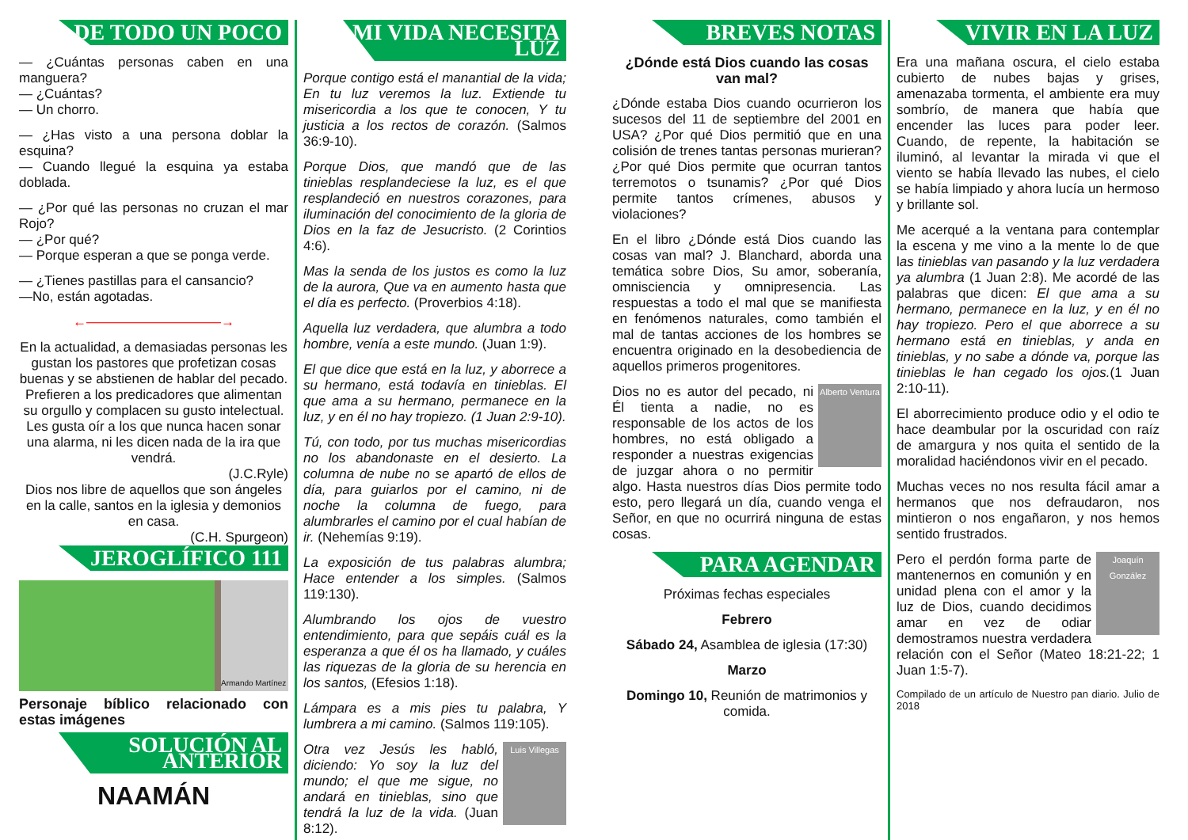DE TODO UN POCO
— ¿Cuántas personas caben en una manguera?
— ¿Cuántas?
— Un chorro.
— ¿Has visto a una persona doblar la esquina?
— Cuando llegué la esquina ya estaba doblada.
— ¿Por qué las personas no cruzan el mar Rojo?
— ¿Por qué?
— Porque esperan a que se ponga verde.
— ¿Tienes pastillas para el cansancio?
—No, están agotadas.
←——————————→
En la actualidad, a demasiadas personas les gustan los pastores que profetizan cosas buenas y se abstienen de hablar del pecado. Prefieren a los predicadores que alimentan su orgullo y complacen su gusto intelectual. Les gusta oír a los que nunca hacen sonar una alarma, ni les dicen nada de la ira que vendrá.
(J.C.Ryle)
Dios nos libre de aquellos que son ángeles en la calle, santos en la iglesia y demonios en casa.
(C.H. Spurgeon)
JEROGLÍFICO 111
Armando Martínez
Personaje bíblico relacionado con estas imágenes
SOLUCIÓN AL ANTERIOR
NAAMÁN
MI VIDA NECESITA LUZ
Porque contigo está el manantial de la vida; En tu luz veremos la luz. Extiende tu misericordia a los que te conocen, Y tu justicia a los rectos de corazón. (Salmos 36:9-10).
Porque Dios, que mandó que de las tinieblas resplandeciese la luz, es el que resplandeció en nuestros corazones, para iluminación del conocimiento de la gloria de Dios en la faz de Jesucristo. (2 Corintios 4:6).
Mas la senda de los justos es como la luz de la aurora, Que va en aumento hasta que el día es perfecto. (Proverbios 4:18).
Aquella luz verdadera, que alumbra a todo hombre, venía a este mundo. (Juan 1:9).
El que dice que está en la luz, y aborrece a su hermano, está todavía en tinieblas. El que ama a su hermano, permanece en la luz, y en él no hay tropiezo. (1 Juan 2:9-10).
Tú, con todo, por tus muchas misericordias no los abandonaste en el desierto. La columna de nube no se apartó de ellos de día, para guiarlos por el camino, ni de noche la columna de fuego, para alumbrarles el camino por el cual habían de ir. (Nehemías 9:19).
La exposición de tus palabras alumbra; Hace entender a los simples. (Salmos 119:130).
Alumbrando los ojos de vuestro entendimiento, para que sepáis cuál es la esperanza a que él os ha llamado, y cuáles las riquezas de la gloria de su herencia en los santos, (Efesios 1:18).
Lámpara es a mis pies tu palabra, Y lumbrera a mi camino. (Salmos 119:105).
Luis Villegas Otra vez Jesús les habló, diciendo: Yo soy la luz del mundo; el que me sigue, no andará en tinieblas, sino que tendrá la luz de la vida. (Juan 8:12).
BREVES NOTAS
¿Dónde está Dios cuando las cosas van mal?
¿Dónde estaba Dios cuando ocurrieron los sucesos del 11 de septiembre del 2001 en USA? ¿Por qué Dios permitió que en una colisión de trenes tantas personas murieran? ¿Por qué Dios permite que ocurran tantos terremotos o tsunamis? ¿Por qué Dios permite tantos crímenes, abusos y violaciones?
En el libro ¿Dónde está Dios cuando las cosas van mal? J. Blanchard, aborda una temática sobre Dios, Su amor, soberanía, omnisciencia y omnipresencia. Las respuestas a todo el mal que se manifiesta en fenómenos naturales, como también el mal de tantas acciones de los hombres se encuentra originado en la desobediencia de aquellos primeros progenitores.
Alberto Ventura Dios no es autor del pecado, ni Él tienta a nadie, no es responsable de los actos de los hombres, no está obligado a responder a nuestras exigencias de juzgar ahora o no permitir algo. Hasta nuestros días Dios permite todo esto, pero llegará un día, cuando venga el Señor, en que no ocurrirá ninguna de estas cosas.
PARA AGENDAR
Próximas fechas especiales
Febrero
Sábado 24, Asamblea de iglesia (17:30)
Marzo
Domingo 10, Reunión de matrimonios y comida.
VIVIR EN LA LUZ
Era una mañana oscura, el cielo estaba cubierto de nubes bajas y grises, amenazaba tormenta, el ambiente era muy sombrío, de manera que había que encender las luces para poder leer. Cuando, de repente, la habitación se iluminó, al levantar la mirada vi que el viento se había llevado las nubes, el cielo se había limpiado y ahora lucía un hermoso y brillante sol.
Me acerqué a la ventana para contemplar la escena y me vino a la mente lo de que las tinieblas van pasando y la luz verdadera ya alumbra (1 Juan 2:8). Me acordé de las palabras que dicen: El que ama a su hermano, permanece en la luz, y en él no hay tropiezo. Pero el que aborrece a su hermano está en tinieblas, y anda en tinieblas, y no sabe a dónde va, porque las tinieblas le han cegado los ojos.(1 Juan 2:10-11).
El aborrecimiento produce odio y el odio te hace deambular por la oscuridad con raíz de amargura y nos quita el sentido de la moralidad haciéndonos vivir en el pecado.
Muchas veces no nos resulta fácil amar a hermanos que nos defraudaron, nos mintieron o nos engañaron, y nos hemos sentido frustrados.
Joaquín González Pero el perdón forma parte de mantenernos en comunión y en unidad plena con el amor y la luz de Dios, cuando decidimos amar en vez de odiar demostramos nuestra verdadera relación con el Señor (Mateo 18:21-22; 1 Juan 1:5-7).
Compilado de un artículo de Nuestro pan diario. Julio de 2018